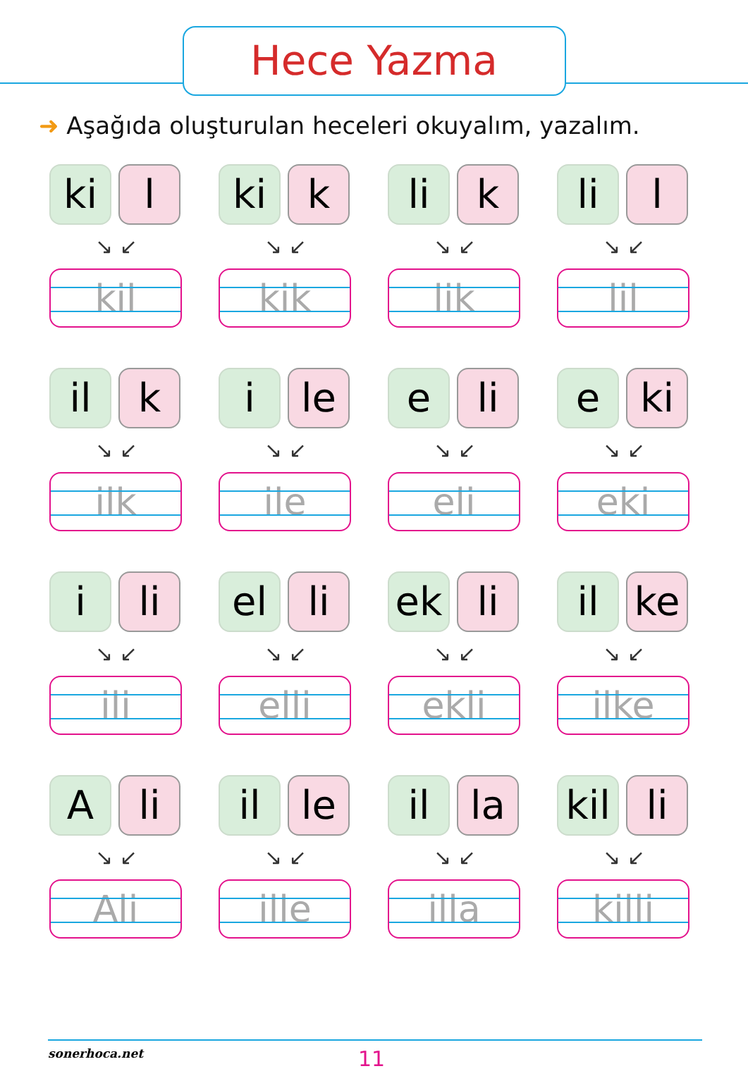Hece Yazma
➜ Aşağıda oluşturulan heceleri okuyalım, yazalım.
ki l
↘ ↙
kil
ki k
↘ ↙
kik
li k
↘ ↙
lik
li l
↘ ↙
lil
il k
↘ ↙
ilk
i le
↘ ↙
ile
e li
↘ ↙
eli
e ki
↘ ↙
eki
i li
↘ ↙
ili
el li
↘ ↙
elli
ek li
↘ ↙
ekli
il ke
↘ ↙
ilke
A li
↘ ↙
Ali
il le
↘ ↙
ille
il la
↘ ↙
illa
kil
li
↘ ↙
killi
sonerhoca.net 11